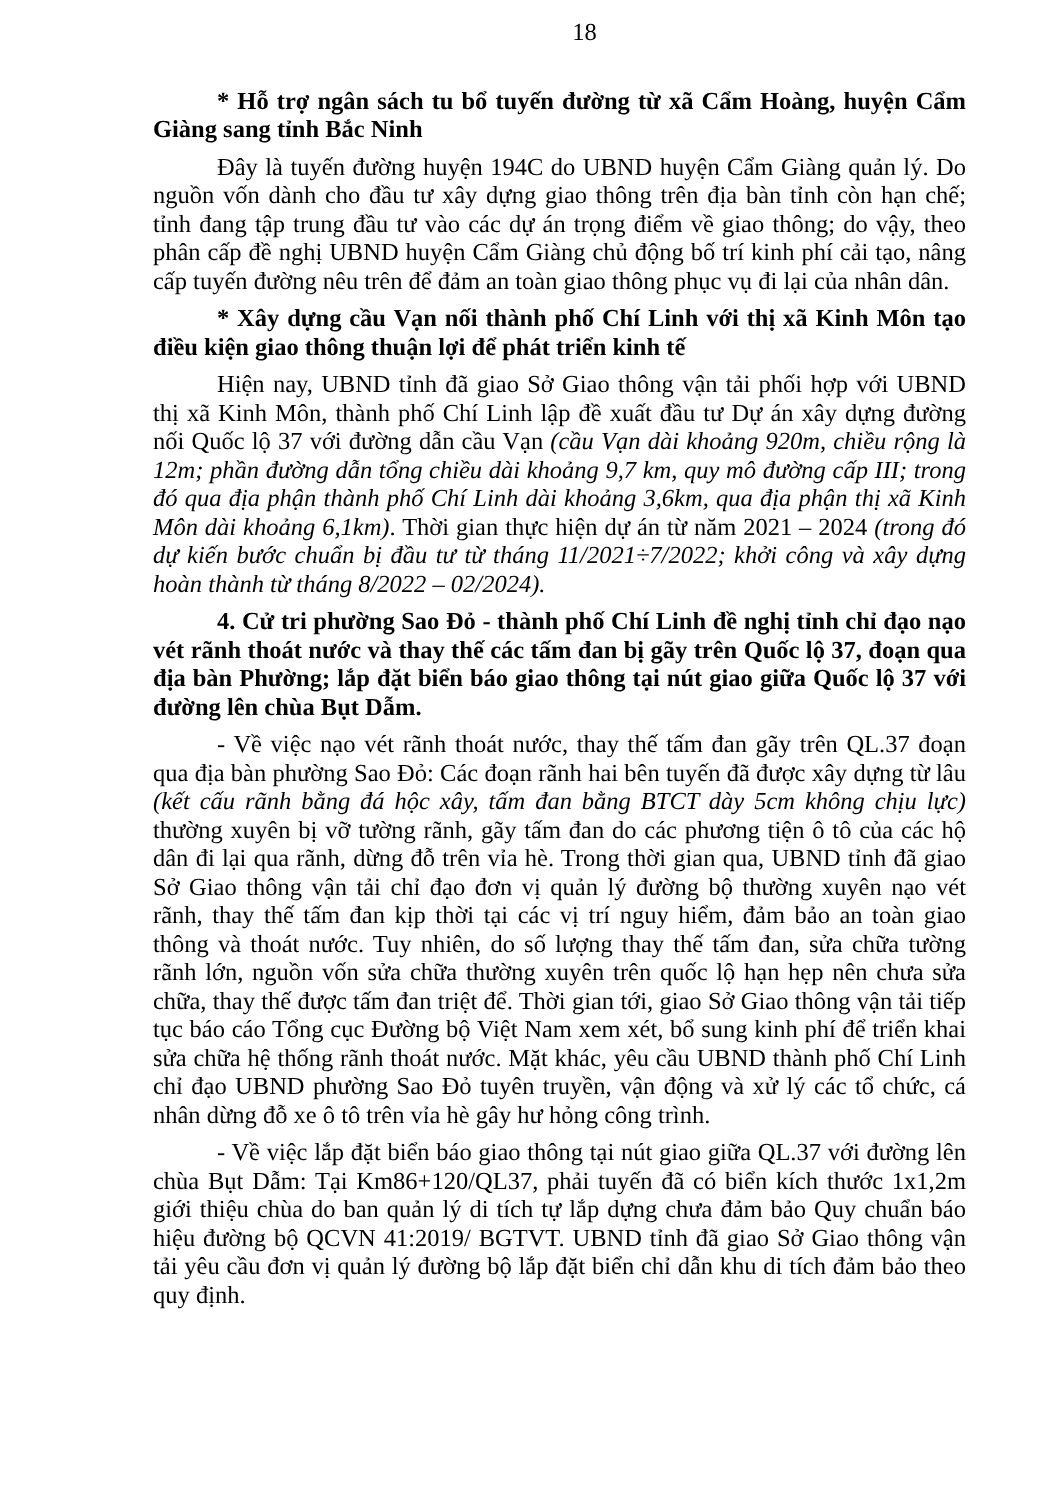18
* Hỗ trợ ngân sách tu bổ tuyến đường từ xã Cẩm Hoàng, huyện Cẩm Giàng sang tỉnh Bắc Ninh
Đây là tuyến đường huyện 194C do UBND huyện Cẩm Giàng quản lý. Do nguồn vốn dành cho đầu tư xây dựng giao thông trên địa bàn tỉnh còn hạn chế; tỉnh đang tập trung đầu tư vào các dự án trọng điểm về giao thông; do vậy, theo phân cấp đề nghị UBND huyện Cẩm Giàng chủ động bố trí kinh phí cải tạo, nâng cấp tuyến đường nêu trên để đảm an toàn giao thông phục vụ đi lại của nhân dân.
* Xây dựng cầu Vạn nối thành phố Chí Linh với thị xã Kinh Môn tạo điều kiện giao thông thuận lợi để phát triển kinh tế
Hiện nay, UBND tỉnh đã giao Sở Giao thông vận tải phối hợp với UBND thị xã Kinh Môn, thành phố Chí Linh lập đề xuất đầu tư Dự án xây dựng đường nối Quốc lộ 37 với đường dẫn cầu Vạn (cầu Vạn dài khoảng 920m, chiều rộng là 12m; phần đường dẫn tổng chiều dài khoảng 9,7 km, quy mô đường cấp III; trong đó qua địa phận thành phố Chí Linh dài khoảng 3,6km, qua địa phận thị xã Kinh Môn dài khoảng 6,1km). Thời gian thực hiện dự án từ năm 2021 – 2024 (trong đó dự kiến bước chuẩn bị đầu tư từ tháng 11/2021÷7/2022; khởi công và xây dựng hoàn thành từ tháng 8/2022 – 02/2024).
4. Cử tri phường Sao Đỏ - thành phố Chí Linh đề nghị tỉnh chỉ đạo nạo vét rãnh thoát nước và thay thế các tấm đan bị gãy trên Quốc lộ 37, đoạn qua địa bàn Phường; lắp đặt biển báo giao thông tại nút giao giữa Quốc lộ 37 với đường lên chùa Bụt Dẫm.
- Về việc nạo vét rãnh thoát nước, thay thế tấm đan gãy trên QL.37 đoạn qua địa bàn phường Sao Đỏ: Các đoạn rãnh hai bên tuyến đã được xây dựng từ lâu (kết cấu rãnh bằng đá hộc xây, tấm đan bằng BTCT dày 5cm không chịu lực) thường xuyên bị vỡ tường rãnh, gãy tấm đan do các phương tiện ô tô của các hộ dân đi lại qua rãnh, dừng đỗ trên vỉa hè. Trong thời gian qua, UBND tỉnh đã giao Sở Giao thông vận tải chỉ đạo đơn vị quản lý đường bộ thường xuyên nạo vét rãnh, thay thế tấm đan kịp thời tại các vị trí nguy hiểm, đảm bảo an toàn giao thông và thoát nước. Tuy nhiên, do số lượng thay thế tấm đan, sửa chữa tường rãnh lớn, nguồn vốn sửa chữa thường xuyên trên quốc lộ hạn hẹp nên chưa sửa chữa, thay thế được tấm đan triệt để. Thời gian tới, giao Sở Giao thông vận tải tiếp tục báo cáo Tổng cục Đường bộ Việt Nam xem xét, bổ sung kinh phí để triển khai sửa chữa hệ thống rãnh thoát nước. Mặt khác, yêu cầu UBND thành phố Chí Linh chỉ đạo UBND phường Sao Đỏ tuyên truyền, vận động và xử lý các tổ chức, cá nhân dừng đỗ xe ô tô trên vỉa hè gây hư hỏng công trình.
- Về việc lắp đặt biển báo giao thông tại nút giao giữa QL.37 với đường lên chùa Bụt Dẫm: Tại Km86+120/QL37, phải tuyến đã có biển kích thước 1x1,2m giới thiệu chùa do ban quản lý di tích tự lắp dựng chưa đảm bảo Quy chuẩn báo hiệu đường bộ QCVN 41:2019/ BGTVT. UBND tỉnh đã giao Sở Giao thông vận tải yêu cầu đơn vị quản lý đường bộ lắp đặt biển chỉ dẫn khu di tích đảm bảo theo quy định.